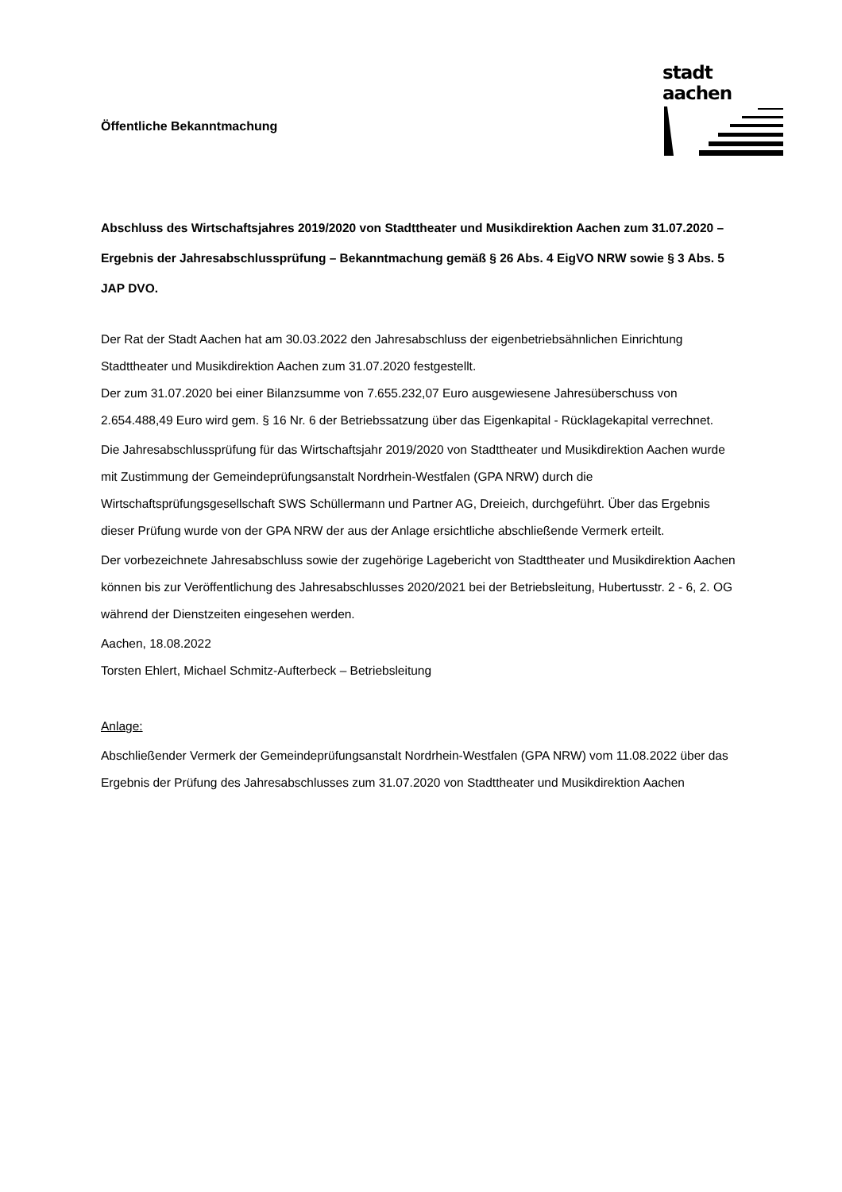stadt aachen
Öffentliche Bekanntmachung
Abschluss des Wirtschaftsjahres 2019/2020 von Stadttheater und Musikdirektion Aachen zum 31.07.2020 – Ergebnis der Jahresabschlussprüfung – Bekanntmachung gemäß § 26 Abs. 4 EigVO NRW sowie § 3 Abs. 5 JAP DVO.
Der Rat der Stadt Aachen hat am 30.03.2022 den Jahresabschluss der eigenbetriebsähnlichen Einrichtung Stadttheater und Musikdirektion Aachen zum 31.07.2020 festgestellt.
Der zum 31.07.2020 bei einer Bilanzsumme von 7.655.232,07 Euro ausgewiesene Jahresüberschuss von 2.654.488,49 Euro wird gem. § 16 Nr. 6 der Betriebssatzung über das Eigenkapital - Rücklagekapital verrechnet.
Die Jahresabschlussprüfung für das Wirtschaftsjahr 2019/2020 von Stadttheater und Musikdirektion Aachen wurde mit Zustimmung der Gemeindeprüfungsanstalt Nordrhein-Westfalen (GPA NRW) durch die Wirtschaftsprüfungsgesellschaft SWS Schüllermann und Partner AG, Dreieich, durchgeführt. Über das Ergebnis dieser Prüfung wurde von der GPA NRW der aus der Anlage ersichtliche abschließende Vermerk erteilt.
Der vorbezeichnete Jahresabschluss sowie der zugehörige Lagebericht von Stadttheater und Musikdirektion Aachen können bis zur Veröffentlichung des Jahresabschlusses 2020/2021 bei der Betriebsleitung, Hubertusstr. 2 - 6, 2. OG während der Dienstzeiten eingesehen werden.
Aachen, 18.08.2022
Torsten Ehlert, Michael Schmitz-Aufterbeck – Betriebsleitung
Anlage:
Abschließender Vermerk der Gemeindeprüfungsanstalt Nordrhein-Westfalen (GPA NRW) vom 11.08.2022 über das Ergebnis der Prüfung des Jahresabschlusses zum 31.07.2020 von Stadttheater und Musikdirektion Aachen